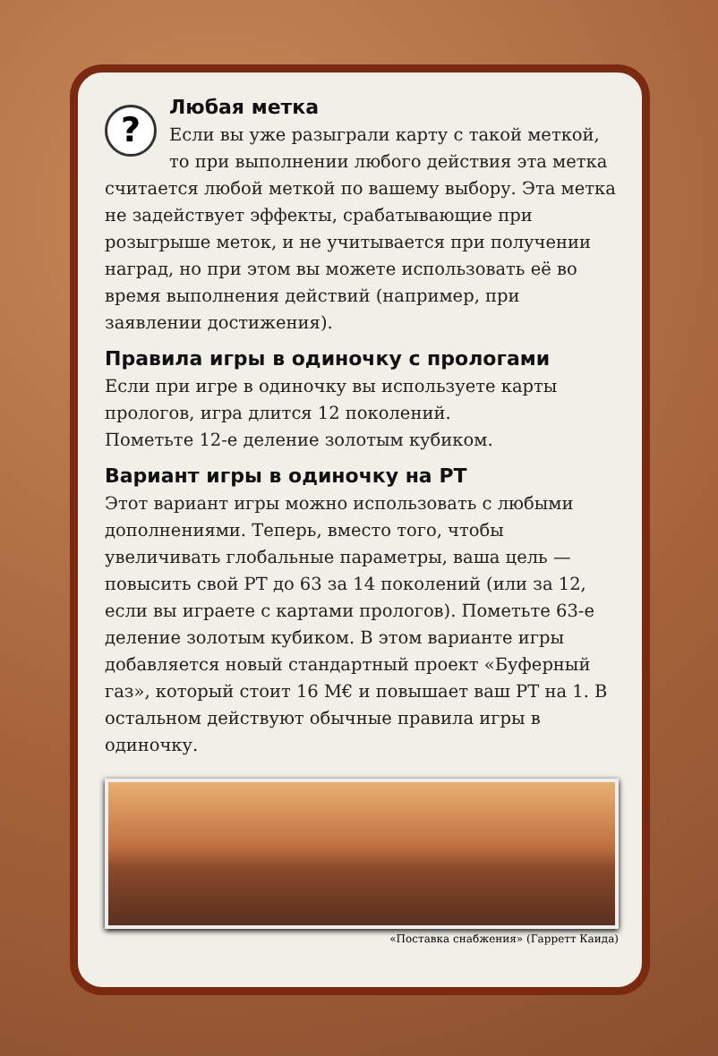?
Любая метка
Если вы уже разыграли карту с такой меткой, то при выполнении любого действия эта метка считается любой меткой по вашему выбору. Эта метка не задействует эффекты, срабатывающие при розыгрыше меток, и не учитывается при получении наград, но при этом вы можете использовать её во время выполнения действий (например, при заявлении достижения).
Правила игры в одиночку с прологами
Если при игре в одиночку вы используете карты прологов, игра длится 12 поколений.
Пометьте 12-е деление золотым кубиком.
Вариант игры в одиночку на РТ
Этот вариант игры можно использовать с любыми дополнениями. Теперь, вместо того, чтобы увеличивать глобальные параметры, ваша цель — повысить свой РТ до 63 за 14 поколений (или за 12, если вы играете с картами прологов). Пометьте 63-е деление золотым кубиком. В этом варианте игры добавляется новый стандартный проект «Буферный газ», который стоит 16 М€ и повышает ваш РТ на 1. В остальном действуют обычные правила игры в одиночку.
«Поставка снабжения» (Гарретт Каида)